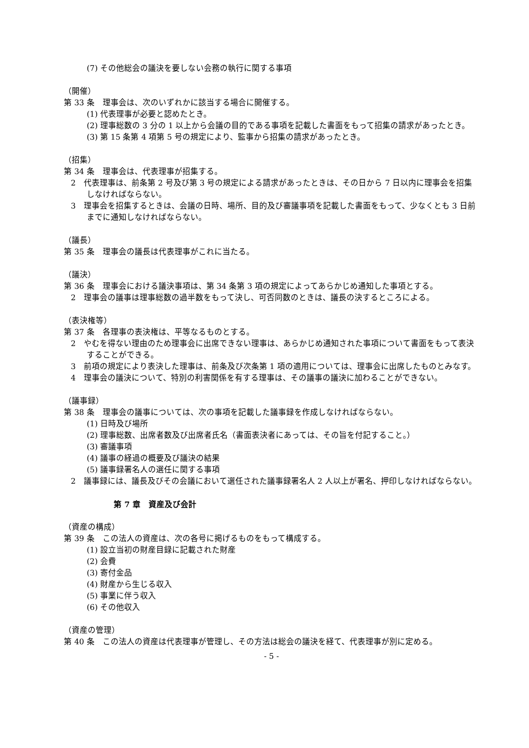(7) その他総会の議決を要しない会務の執行に関する事項
（開催）
第 33 条　理事会は、次のいずれかに該当する場合に開催する。
(1) 代表理事が必要と認めたとき。
(2) 理事総数の 3 分の 1 以上から会議の目的である事項を記載した書面をもって招集の請求があったとき。
(3) 第 15 条第 4 項第 5 号の規定により、監事から招集の請求があったとき。
（招集）
第 34 条　理事会は、代表理事が招集する。
2　代表理事は、前条第 2 号及び第 3 号の規定による請求があったときは、その日から 7 日以内に理事会を招集しなければならない。
3　理事会を招集するときは、会議の日時、場所、目的及び審議事項を記載した書面をもって、少なくとも 3 日前までに通知しなければならない。
（議長）
第 35 条　理事会の議長は代表理事がこれに当たる。
（議決）
第 36 条　理事会における議決事項は、第 34 条第 3 項の規定によってあらかじめ通知した事項とする。
2　理事会の議事は理事総数の過半数をもって決し、可否同数のときは、議長の決するところによる。
（表決権等）
第 37 条　各理事の表決権は、平等なるものとする。
2　やむを得ない理由のため理事会に出席できない理事は、あらかじめ通知された事項について書面をもって表決することができる。
3　前項の規定により表決した理事は、前条及び次条第 1 項の適用については、理事会に出席したものとみなす。
4　理事会の議決について、特別の利害関係を有する理事は、その議事の議決に加わることができない。
（議事録）
第 38 条　理事会の議事については、次の事項を記載した議事録を作成しなければならない。
(1) 日時及び場所
(2) 理事総数、出席者数及び出席者氏名（書面表決者にあっては、その旨を付記すること。）
(3) 審議事項
(4) 議事の経過の概要及び議決の結果
(5) 議事録署名人の選任に関する事項
2　議事録には、議長及びその会議において選任された議事録署名人 2 人以上が署名、押印しなければならない。
第 7 章　資産及び会計
（資産の構成）
第 39 条　この法人の資産は、次の各号に掲げるものをもって構成する。
(1) 設立当初の財産目録に記載された財産
(2) 会費
(3) 寄付金品
(4) 財産から生じる収入
(5) 事業に伴う収入
(6) その他収入
（資産の管理）
第 40 条　この法人の資産は代表理事が管理し、その方法は総会の議決を経て、代表理事が別に定める。
- 5 -